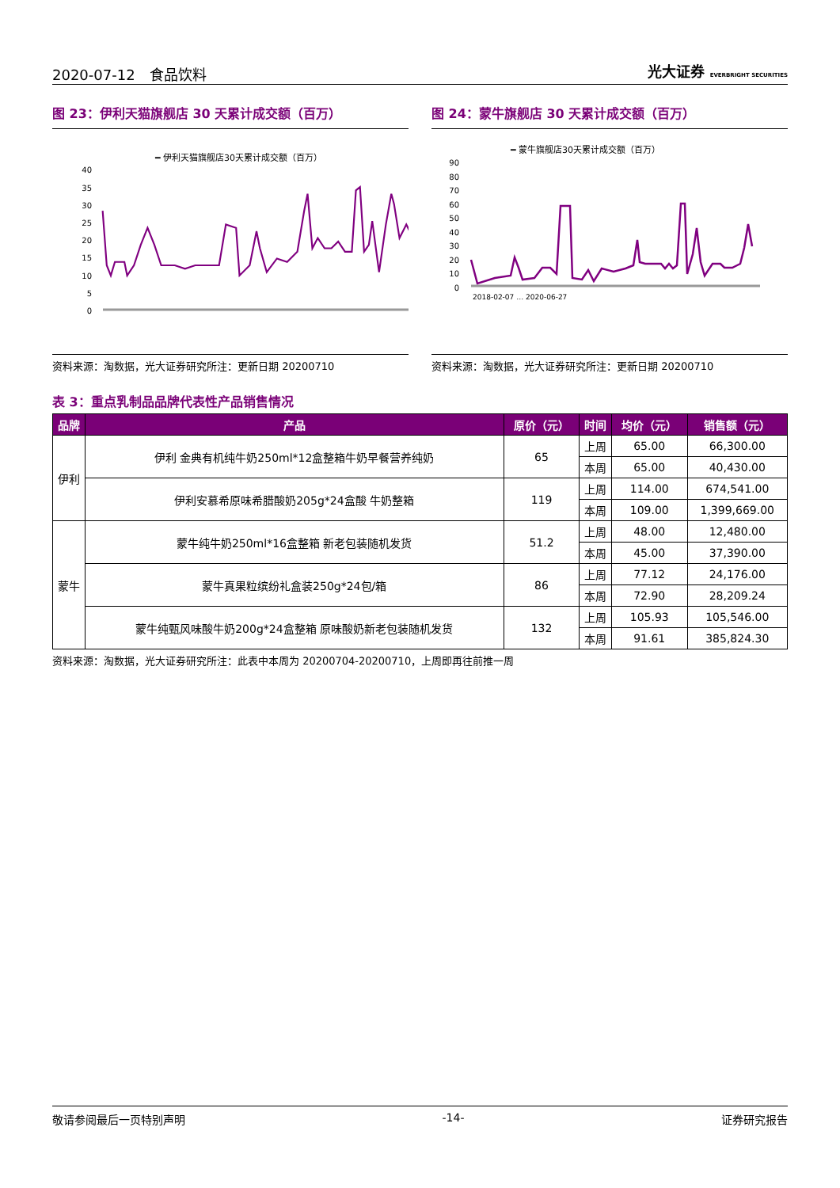2020-07-12　食品饮料 光大证券 EVERBRIGHT SECURITIES
图 23：伊利天猫旗舰店 30 天累计成交额（百万）
━ 伊利天猫旗舰店30天累计成交额（百万）
40
35
30
25
20
15
10
5
0
资料来源：淘数据，光大证券研究所注：更新日期 20200710
图 24：蒙牛旗舰店 30 天累计成交额（百万）
━ 蒙牛旗舰店30天累计成交额（百万）
90
80
70
60
50
40
30
20
10
0
2018-02-07 … 2020-06-27
资料来源：淘数据，光大证券研究所注：更新日期 20200710
表 3：重点乳制品品牌代表性产品销售情况
| 品牌 | 产品 | 原价（元） | 时间 | 均价（元） | 销售额（元） |
| --- | --- | --- | --- | --- | --- |
| 伊利 | 伊利 金典有机纯牛奶250ml*12盒整箱牛奶早餐营养纯奶 | 65 | 上周 | 65.00 | 66,300.00 |
| | | | 本周 | 65.00 | 40,430.00 |
| | 伊利安慕希原味希腊酸奶205g*24盒酸 牛奶整箱 | 119 | 上周 | 114.00 | 674,541.00 |
| | | | 本周 | 109.00 | 1,399,669.00 |
| 蒙牛 | 蒙牛纯牛奶250ml*16盒整箱 新老包装随机发货 | 51.2 | 上周 | 48.00 | 12,480.00 |
| | | | 本周 | 45.00 | 37,390.00 |
| | 蒙牛真果粒缤纷礼盒装250g*24包/箱 | 86 | 上周 | 77.12 | 24,176.00 |
| | | | 本周 | 72.90 | 28,209.24 |
| | 蒙牛纯甄风味酸牛奶200g*24盒整箱 原味酸奶新老包装随机发货 | 132 | 上周 | 105.93 | 105,546.00 |
| | | | 本周 | 91.61 | 385,824.30 |
资料来源：淘数据，光大证券研究所注：此表中本周为 20200704-20200710，上周即再往前推一周
敬请参阅最后一页特别声明 -14- 证券研究报告